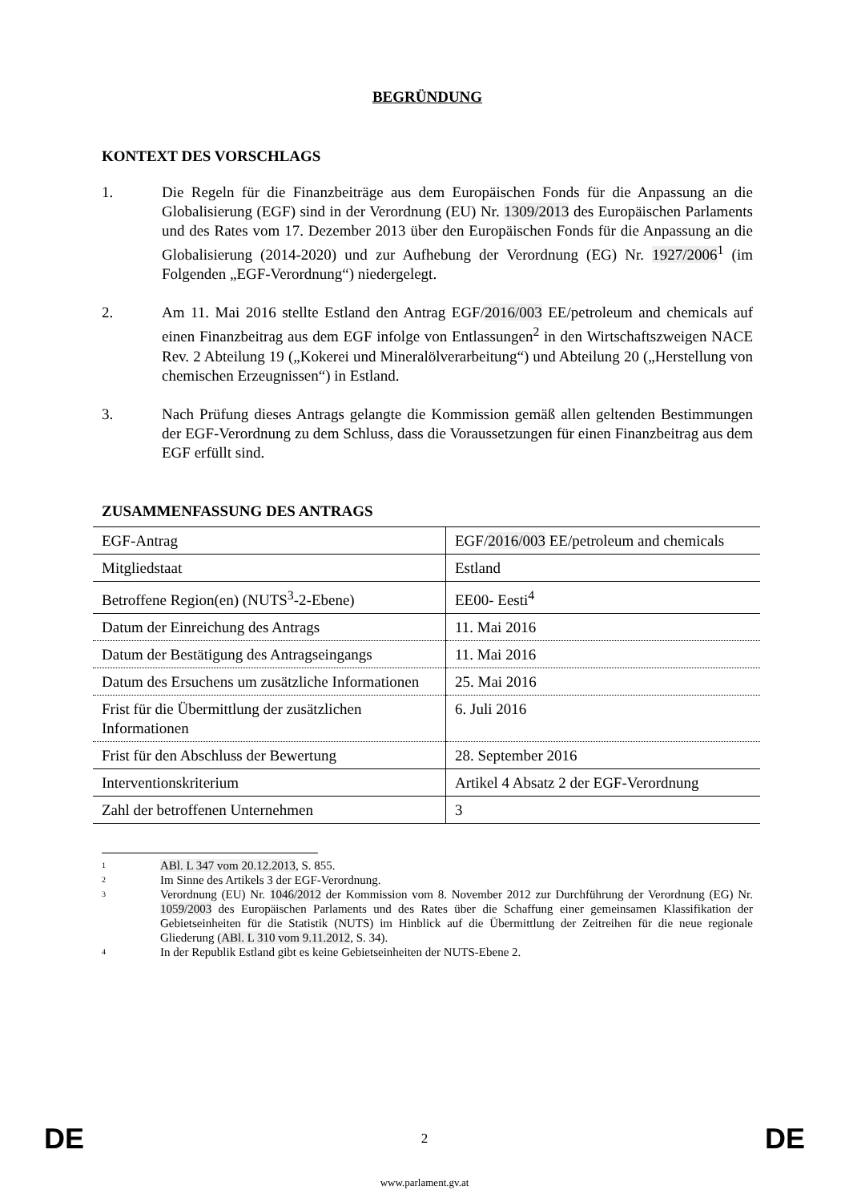BEGRÜNDUNG
KONTEXT DES VORSCHLAGS
1. Die Regeln für die Finanzbeiträge aus dem Europäischen Fonds für die Anpassung an die Globalisierung (EGF) sind in der Verordnung (EU) Nr. 1309/2013 des Europäischen Parlaments und des Rates vom 17. Dezember 2013 über den Europäischen Fonds für die Anpassung an die Globalisierung (2014-2020) und zur Aufhebung der Verordnung (EG) Nr. 1927/2006<sup>1</sup> (im Folgenden „EGF-Verordnung“) niedergelegt.
2. Am 11. Mai 2016 stellte Estland den Antrag EGF/2016/003 EE/petroleum and chemicals auf einen Finanzbeitrag aus dem EGF infolge von Entlassungen<sup>2</sup> in den Wirtschaftszweigen NACE Rev. 2 Abteilung 19 („Kokerei und Mineralölverarbeitung“) und Abteilung 20 („Herstellung von chemischen Erzeugnissen“) in Estland.
3. Nach Prüfung dieses Antrags gelangte die Kommission gemäß allen geltenden Bestimmungen der EGF-Verordnung zu dem Schluss, dass die Voraussetzungen für einen Finanzbeitrag aus dem EGF erfüllt sind.
ZUSAMMENFASSUNG DES ANTRAGS
| EGF-Antrag | EGF/ 2016/003 EE/petroleum and chemicals |
| Mitgliedstaat | Estland |
| Betroffene Region(en) (NUTS<sup>3</sup>-2-Ebene) | EE00- Eesti<sup>4</sup> |
| Datum der Einreichung des Antrags | 11. Mai 2016 |
| Datum der Bestätigung des Antragseingangs | 11. Mai 2016 |
| Datum des Ersuchens um zusätzliche Informationen | 25. Mai 2016 |
| Frist für die Übermittlung der zusätzlichen Informationen | 6. Juli 2016 |
| Frist für den Abschluss der Bewertung | 28. September 2016 |
| Interventionskriterium | Artikel 4 Absatz 2 der EGF-Verordnung |
| Zahl der betroffenen Unternehmen | 3 |
1
ABl. L 347 vom 20.12.2013, S. 855.
2
Im Sinne des Artikels 3 der EGF-Verordnung.
3
Verordnung (EU) Nr. 1046/2012 der Kommission vom 8. November 2012 zur Durchführung der Verordnung (EG) Nr. 1059/2003 des Europäischen Parlaments und des Rates über die Schaffung einer gemeinsamen Klassifikation der Gebietseinheiten für die Statistik (NUTS) im Hinblick auf die Übermittlung der Zeitreihen für die neue regionale Gliederung (ABl. L 310 vom 9.11.2012, S. 34).
4
In der Republik Estland gibt es keine Gebietseinheiten der NUTS-Ebene 2.
DE 2 DE
www.parlament.gv.at